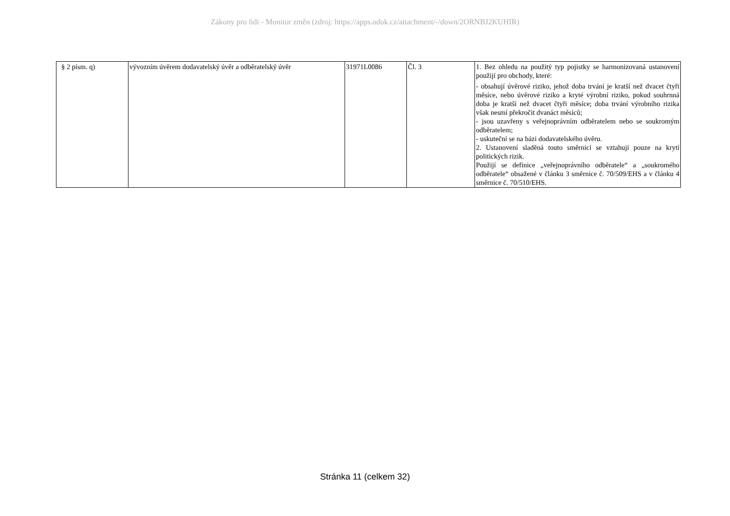Zákony pro lidi - Monitor změn (zdroj: https://apps.odok.cz/attachment/-/down/2ORNBJ2KUHIR)
| § 2 písm. q) | vývozním úvěrem dodavatelský úvěr a odběratelský úvěr | 31971L0086 | Čl. 3 | 1. Bez ohledu na použitý typ pojistky se harmonizovaná ustanovení použijí pro obchody, které: - obsahují úvěrové riziko, jehož doba trvání je kratší než dvacet čtyři měsíce, nebo úvěrové riziko a kryté výrobní riziko, pokud souhrnná doba je kratší než dvacet čtyři měsíce; doba trvání výrobního rizika však nesmí překročit dvanáct měsíců; - jsou uzavřeny s veřejnoprávním odběratelem nebo se soukromým odběratelem; - uskuteční se na bázi dodavatelského úvěru. 2. Ustanovení sladěná touto směrnicí se vztahují pouze na krytí politických rizik. Použijí se definice „veřejnoprávního odběratele“ a „soukromého odběratele“ obsažené v článku 3 směrnice č. 70/509/EHS a v článku 4 směrnice č. 70/510/EHS. |
Stránka 11 (celkem 32)